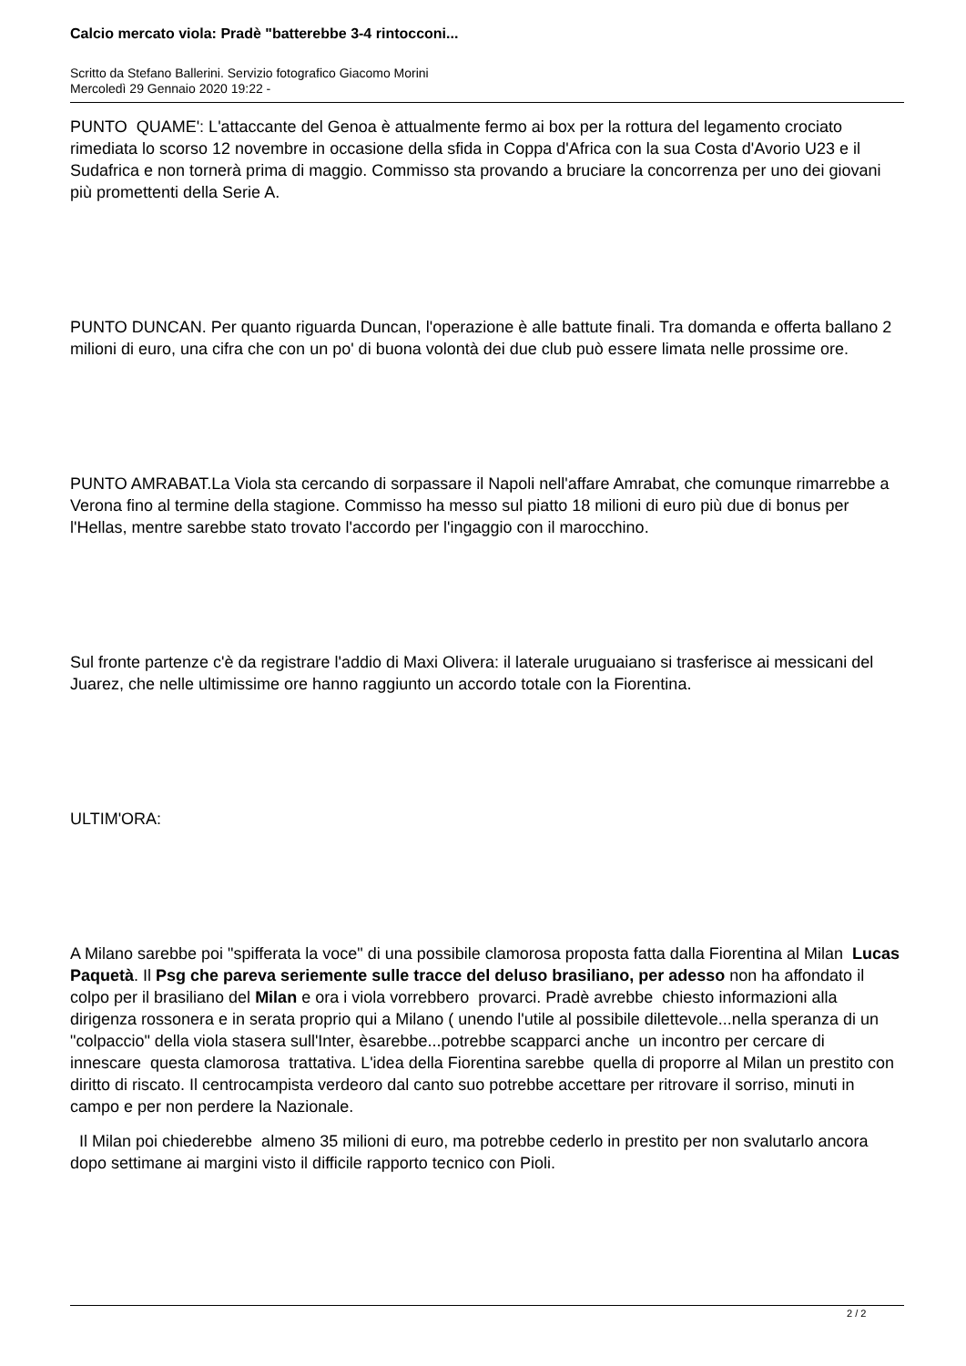Calcio mercato viola: Pradè "batterebbe 3-4 rintocconi...
Scritto da Stefano Ballerini. Servizio fotografico Giacomo Morini
Mercoledì 29 Gennaio 2020 19:22 -
PUNTO QUAME': L'attaccante del Genoa è attualmente fermo ai box per la rottura del legamento crociato rimediata lo scorso 12 novembre in occasione della sfida in Coppa d'Africa con la sua Costa d'Avorio U23 e il Sudafrica e non tornerà prima di maggio. Commisso sta provando a bruciare la concorrenza per uno dei giovani più promettenti della Serie A.
PUNTO DUNCAN. Per quanto riguarda Duncan, l'operazione è alle battute finali. Tra domanda e offerta ballano 2 milioni di euro, una cifra che con un po' di buona volontà dei due club può essere limata nelle prossime ore.
PUNTO AMRABAT.La Viola sta cercando di sorpassare il Napoli nell'affare Amrabat, che comunque rimarrebbe a Verona fino al termine della stagione. Commisso ha messo sul piatto 18 milioni di euro più due di bonus per l'Hellas, mentre sarebbe stato trovato l'accordo per l'ingaggio con il marocchino.
Sul fronte partenze c'è da registrare l'addio di Maxi Olivera: il laterale uruguaiano si trasferisce ai messicani del Juarez, che nelle ultimissime ore hanno raggiunto un accordo totale con la Fiorentina.
ULTIM'ORA:
A Milano sarebbe poi "spifferata la voce" di una possibile clamorosa proposta fatta dalla Fiorentina al Milan Lucas Paquetà. Il Psg che pareva seriemente sulle tracce del deluso brasiliano, per adesso non ha affondato il colpo per il brasiliano del Milan e ora i viola vorrebbero provarci. Pradè avrebbe chiesto informazioni alla dirigenza rossonera e in serata proprio qui a Milano ( unendo l'utile al possibile dilettevole...nella speranza di un "colpaccio" della viola stasera sull'Inter, èsarebbe...potrebbe scapparci anche un incontro per cercare di innescare questa clamorosa trattativa. L'idea della Fiorentina sarebbe quella di proporre al Milan un prestito con diritto di riscato. Il centrocampista verdeoro dal canto suo potrebbe accettare per ritrovare il sorriso, minuti in campo e per non perdere la Nazionale.
Il Milan poi chiederebbe almeno 35 milioni di euro, ma potrebbe cederlo in prestito per non svalutarlo ancora dopo settimane ai margini visto il difficile rapporto tecnico con Pioli.
2 / 2